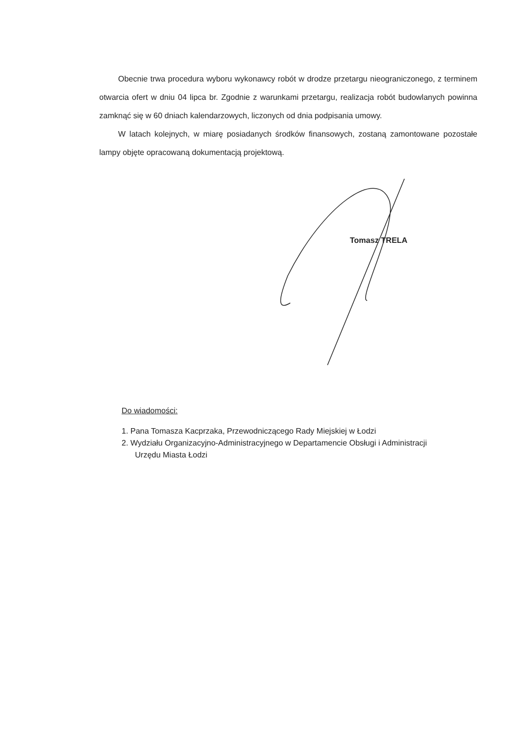Obecnie trwa procedura wyboru wykonawcy robót w drodze przetargu nieograniczonego, z terminem otwarcia ofert w dniu 04 lipca br. Zgodnie z warunkami przetargu, realizacja robót budowlanych powinna zamknąć się w 60 dniach kalendarzowych, liczonych od dnia podpisania umowy.
W latach kolejnych, w miarę posiadanych środków finansowych, zostaną zamontowane pozostałe lampy objęte opracowaną dokumentacją projektową.
Tomasz TRELA
Do wiadomości:
1. Pana Tomasza Kacprzaka, Przewodniczącego Rady Miejskiej w Łodzi
2. Wydziału Organizacyjno-Administracyjnego w Departamencie Obsługi i Administracji
Urzędu Miasta Łodzi